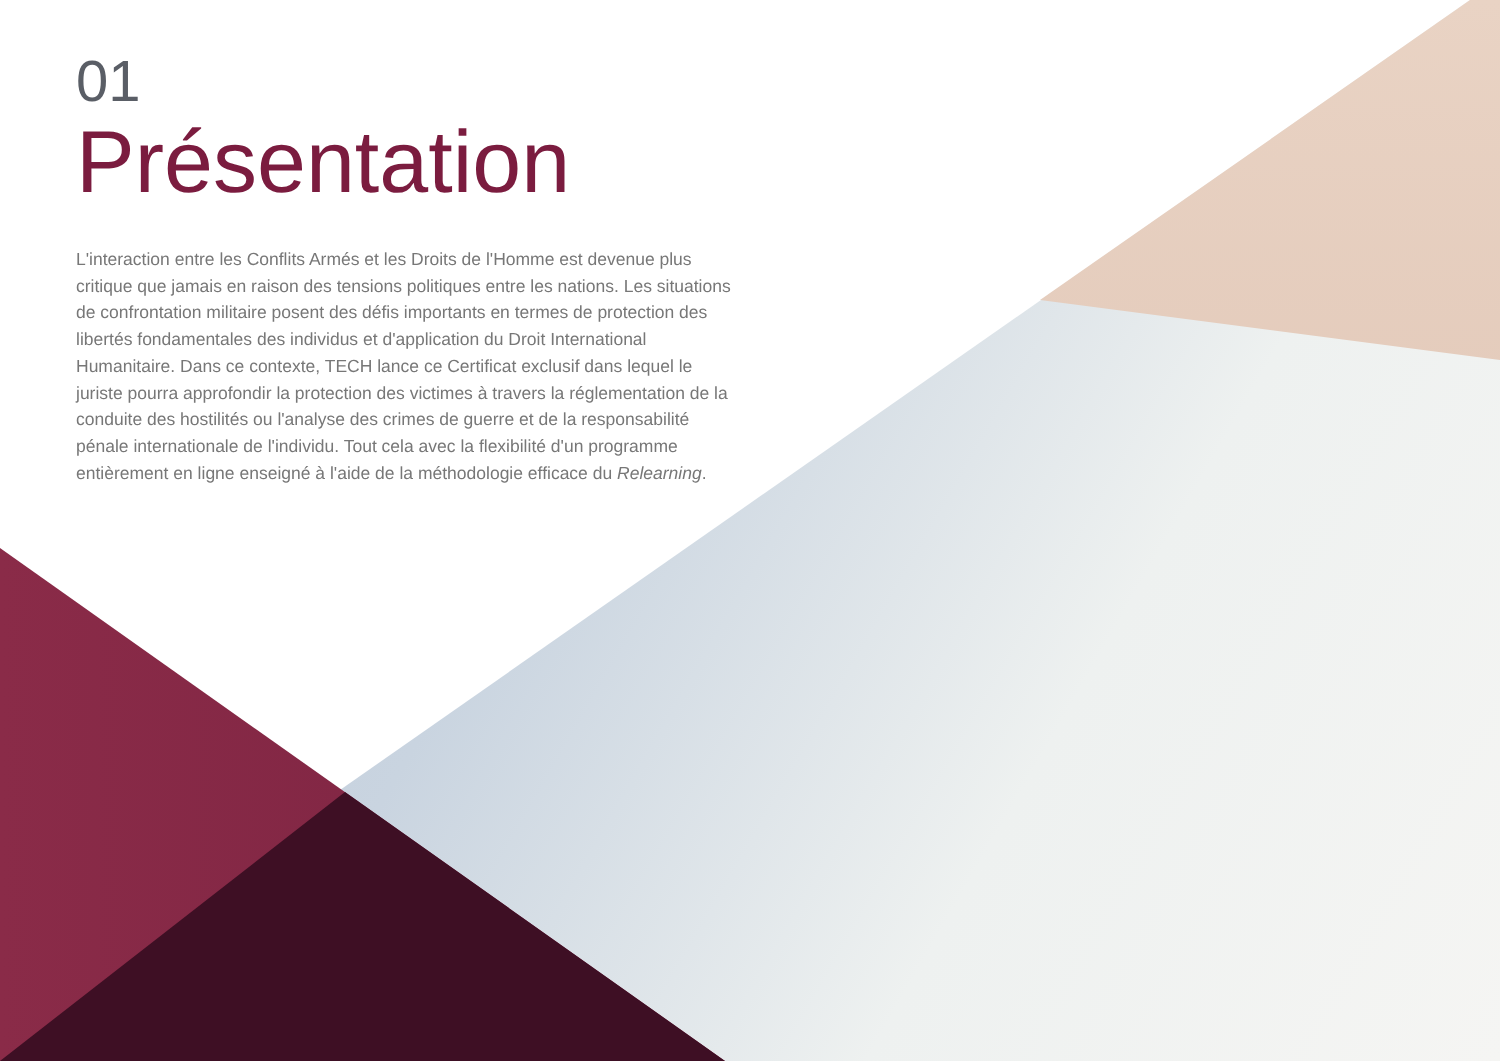01
Présentation
L'interaction entre les Conflits Armés et les Droits de l'Homme est devenue plus critique que jamais en raison des tensions politiques entre les nations. Les situations de confrontation militaire posent des défis importants en termes de protection des libertés fondamentales des individus et d'application du Droit International Humanitaire. Dans ce contexte, TECH lance ce Certificat exclusif dans lequel le juriste pourra approfondir la protection des victimes à travers la réglementation de la conduite des hostilités ou l'analyse des crimes de guerre et de la responsabilité pénale internationale de l'individu. Tout cela avec la flexibilité d'un programme entièrement en ligne enseigné à l'aide de la méthodologie efficace du Relearning.